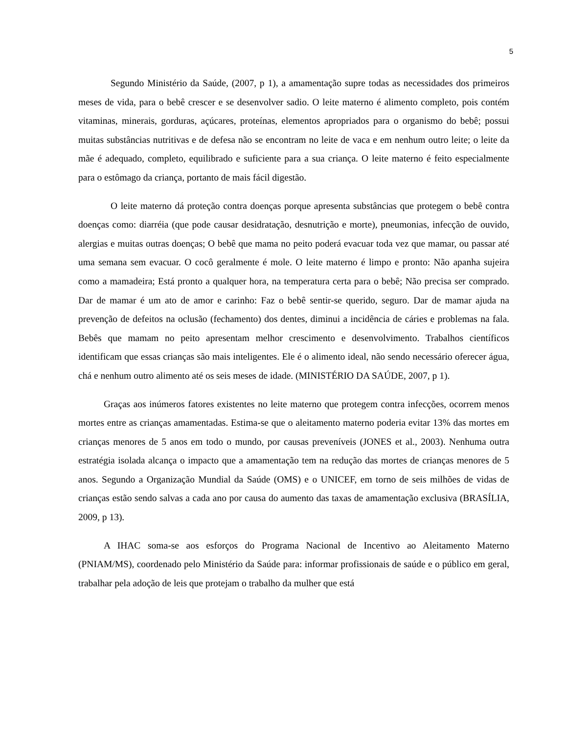5
Segundo Ministério da Saúde, (2007, p 1), a amamentação supre todas as necessidades dos primeiros meses de vida, para o bebê crescer e se desenvolver sadio. O leite materno é alimento completo, pois contém vitaminas, minerais, gorduras, açúcares, proteínas, elementos apropriados para o organismo do bebê; possui muitas substâncias nutritivas e de defesa não se encontram no leite de vaca e em nenhum outro leite; o leite da mãe é adequado, completo, equilibrado e suficiente para a sua criança. O leite materno é feito especialmente para o estômago da criança, portanto de mais fácil digestão.
O leite materno dá proteção contra doenças porque apresenta substâncias que protegem o bebê contra doenças como: diarréia (que pode causar desidratação, desnutrição e morte), pneumonias, infecção de ouvido, alergias e muitas outras doenças; O bebê que mama no peito poderá evacuar toda vez que mamar, ou passar até uma semana sem evacuar. O cocô geralmente é mole. O leite materno é limpo e pronto: Não apanha sujeira como a mamadeira; Está pronto a qualquer hora, na temperatura certa para o bebê; Não precisa ser comprado. Dar de mamar é um ato de amor e carinho: Faz o bebê sentir-se querido, seguro. Dar de mamar ajuda na prevenção de defeitos na oclusão (fechamento) dos dentes, diminui a incidência de cáries e problemas na fala. Bebês que mamam no peito apresentam melhor crescimento e desenvolvimento. Trabalhos científicos identificam que essas crianças são mais inteligentes. Ele é o alimento ideal, não sendo necessário oferecer água, chá e nenhum outro alimento até os seis meses de idade. (MINISTÉRIO DA SAÚDE, 2007, p 1).
Graças aos inúmeros fatores existentes no leite materno que protegem contra infecções, ocorrem menos mortes entre as crianças amamentadas. Estima-se que o aleitamento materno poderia evitar 13% das mortes em crianças menores de 5 anos em todo o mundo, por causas preveníveis (JONES et al., 2003). Nenhuma outra estratégia isolada alcança o impacto que a amamentação tem na redução das mortes de crianças menores de 5 anos. Segundo a Organização Mundial da Saúde (OMS) e o UNICEF, em torno de seis milhões de vidas de crianças estão sendo salvas a cada ano por causa do aumento das taxas de amamentação exclusiva (BRASÍLIA, 2009, p 13).
A IHAC soma-se aos esforços do Programa Nacional de Incentivo ao Aleitamento Materno (PNIAM/MS), coordenado pelo Ministério da Saúde para: informar profissionais de saúde e o público em geral, trabalhar pela adoção de leis que protejam o trabalho da mulher que está